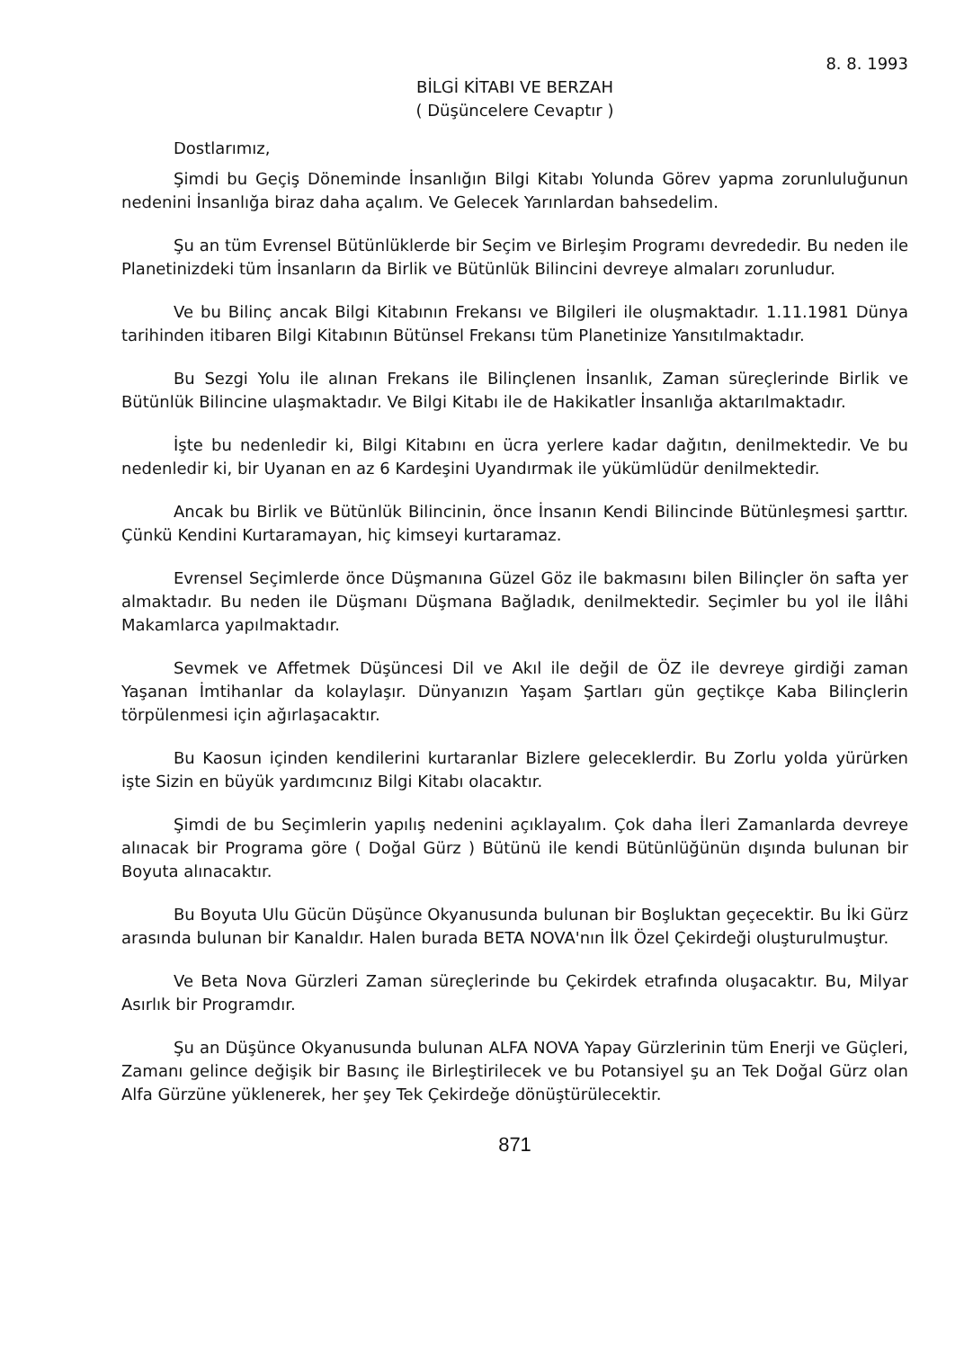8. 8. 1993
BİLGİ KİTABI VE BERZAH
( Düşüncelere Cevaptır )
Dostlarımız,
Şimdi bu Geçiş Döneminde İnsanlığın Bilgi Kitabı Yolunda Görev yapma zorunluluğunun nedenini İnsanlığa biraz daha açalım. Ve Gelecek Yarınlardan bahsedelim.
Şu an tüm Evrensel Bütünlüklerde bir Seçim ve Birleşim Programı devrededir. Bu neden ile Planetinizdeki tüm İnsanların da Birlik ve Bütünlük Bilincini devreye almaları zorunludur.
Ve bu Bilinç ancak Bilgi Kitabının Frekansı ve Bilgileri ile oluşmaktadır. 1.11.1981 Dünya tarihinden itibaren Bilgi Kitabının Bütünsel Frekansı tüm Planetinize Yansıtılmaktadır.
Bu Sezgi Yolu ile alınan Frekans ile Bilinçlenen İnsanlık, Zaman süreçlerinde Birlik ve Bütünlük Bilincine ulaşmaktadır. Ve Bilgi Kitabı ile de Hakikatler İnsanlığa aktarılmaktadır.
İşte bu nedenledir ki, Bilgi Kitabını en ücra yerlere kadar dağıtın, denilmektedir. Ve bu nedenledir ki, bir Uyanan en az 6 Kardeşini Uyandırmak ile yükümlüdür denilmektedir.
Ancak bu Birlik ve Bütünlük Bilincinin, önce İnsanın Kendi Bilincinde Bütünleşmesi şarttır. Çünkü Kendini Kurtaramayan, hiç kimseyi kurtaramaz.
Evrensel Seçimlerde önce Düşmanına Güzel Göz ile bakmasını bilen Bilinçler ön safta yer almaktadır. Bu neden ile Düşmanı Düşmana Bağladık, denilmektedir. Seçimler bu yol ile İlâhi Makamlarca yapılmaktadır.
Sevmek ve Affetmek Düşüncesi Dil ve Akıl ile değil de ÖZ ile devreye girdiği zaman Yaşanan İmtihanlar da kolaylaşır. Dünyanızın Yaşam Şartları gün geçtikçe Kaba Bilinçlerin törpülenmesi için ağırlaşacaktır.
Bu Kaosun içinden kendilerini kurtaranlar Bizlere geleceklerdir. Bu Zorlu yolda yürürken işte Sizin en büyük yardımcınız Bilgi Kitabı olacaktır.
Şimdi de bu Seçimlerin yapılış nedenini açıklayalım. Çok daha İleri Zamanlarda devreye alınacak bir Programa göre ( Doğal Gürz ) Bütünü ile kendi Bütünlüğünün dışında bulunan bir Boyuta alınacaktır.
Bu Boyuta Ulu Gücün Düşünce Okyanusunda bulunan bir Boşluktan geçecektir. Bu İki Gürz arasında bulunan bir Kanaldır. Halen burada BETA NOVA'nın İlk Özel Çekirdeği oluşturulmuştur.
Ve Beta Nova Gürzleri Zaman süreçlerinde bu Çekirdek etrafında oluşacaktır. Bu, Milyar Asırlık bir Programdır.
Şu an Düşünce Okyanusunda bulunan ALFA NOVA Yapay Gürzlerinin tüm Enerji ve Güçleri, Zamanı gelince değişik bir Basınç ile Birleştirilecek ve bu Potansiyel şu an Tek Doğal Gürz olan Alfa Gürzüne yüklenerek, her şey Tek Çekirdeğe dönüştürülecektir.
871